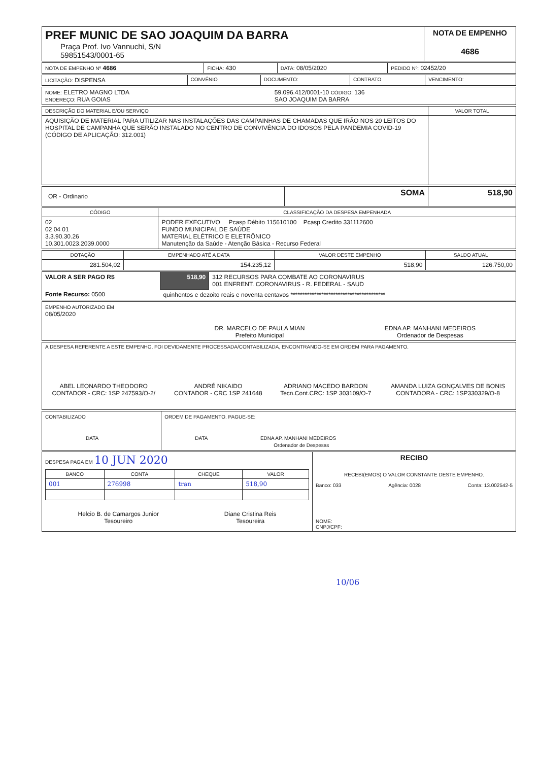| PREF MUNIC DE SAO JOAQUIM DA BARRA Praça Prof. Ivo Vannuchi, S/N 59851543/0001-65 | NOTA DE EMPENHO 4686 |
| NOTA DE EMPENHO Nº 4686 | FICHA: 430 | DATA: 08/05/2020 | PEDIDO Nº: 02452/20 |
| LICITAÇÃO: DISPENSA | CONVÊNIO | DOCUMENTO: | CONTRATO | VENCIMENTO: |
| NOME: ELETRO MAGNO LTDA ENDEREÇO: RUA GOIAS | 59.096.412/0001-10 CÓDIGO: 136 SAO JOAQUIM DA BARRA |
| DESCRIÇÃO DO MATERIAL E/OU SERVIÇO | VALOR TOTAL |
| AQUISIÇÃO DE MATERIAL PARA UTILIZAR NAS INSTALAÇÕES DAS CAMPAINHAS DE CHAMADAS QUE IRÃO NOS 20 LEITOS DO HOSPITAL DE CAMPANHA QUE SERÃO INSTALADO NO CENTRO DE CONVIVÊNCIA DO IDOSOS PELA PANDEMIA COVID-19 (CÓDIGO DE APLICAÇÃO: 312.001) | |
| OR - Ordinario | SOMA | 518,90 |
| CÓDIGO | CLASSIFICAÇÃO DA DESPESA EMPENHADA |
| --- | --- |
| 02 02 04 01 3.3.90.30.26 10.301.0023.2039.0000 | PODER EXECUTIVO Pcasp Débito 115610100 Pcasp Credito 331112600 FUNDO MUNICIPAL DE SAÚDE MATERIAL ELÉTRICO E ELETRÔNICO Manutenção da Saúde - Atenção Básica - Recurso Federal |
| DOTAÇÃO | EMPENHADO ATÉ A DATA | VALOR DESTE EMPENHO | SALDO ATUAL |
| --- | --- | --- | --- |
| 281.504,02 | 154.235,12 | 518,90 | 126.750,00 |
| VALOR A SER PAGO R$ | 518,90 | 312 RECURSOS PARA COMBATE AO CORONAVIRUS 001 ENFRENT. CORONAVIRUS - R. FEDERAL - SAUD |
| Fonte Recurso: 0500 | quinhentos e dezoito reais e noventa centavos **************************************** | |
| EMPENHO AUTORIZADO EM 08/05/2020 | DR. MARCELO DE PAULA MIAN Prefeito Municipal | EDNA AP. MANHANI MEDEIROS Ordenador de Despesas |
| A DESPESA REFERENTE A ESTE EMPENHO, FOI DEVIDAMENTE PROCESSADA/CONTABILIZADA, ENCONTRANDO-SE EM ORDEM PARA PAGAMENTO. | | | |
| ABEL LEONARDO THEODORO CONTADOR - CRC: 1SP 247593/O-2/ | ANDRÉ NIKAIDO CONTADOR - CRC 1SP 241648 | ADRIANO MACEDO BARDON Tecn.Cont.CRC: 1SP 303109/O-7 | AMANDA LUIZA GONÇALVES DE BONIS CONTADORA - CRC: 1SP330329/O-8 |
| CONTABILIZADO DATA | ORDEM DE PAGAMENTO. PAGUE-SE: DATA EDNA AP. MANHANI MEDEIROS Ordenador de Despesas |
| DESPESA PAGA EM 10 JUN 2020 / BANCO / CONTA / CHEQUE / VALOR / / --- / --- / --- / --- / / 001 / 276998 / tran / 518,90 / Helcio B. de Camargos Junior Tesoureiro Diane Cristina Reis Tesoureira | RECIBO RECEBI(EMOS) O VALOR CONSTANTE DESTE EMPENHO. Banco: 033 Agência: 0028 Conta: 13.002542-5 NOME: CNPJ/CPF: |
10/06